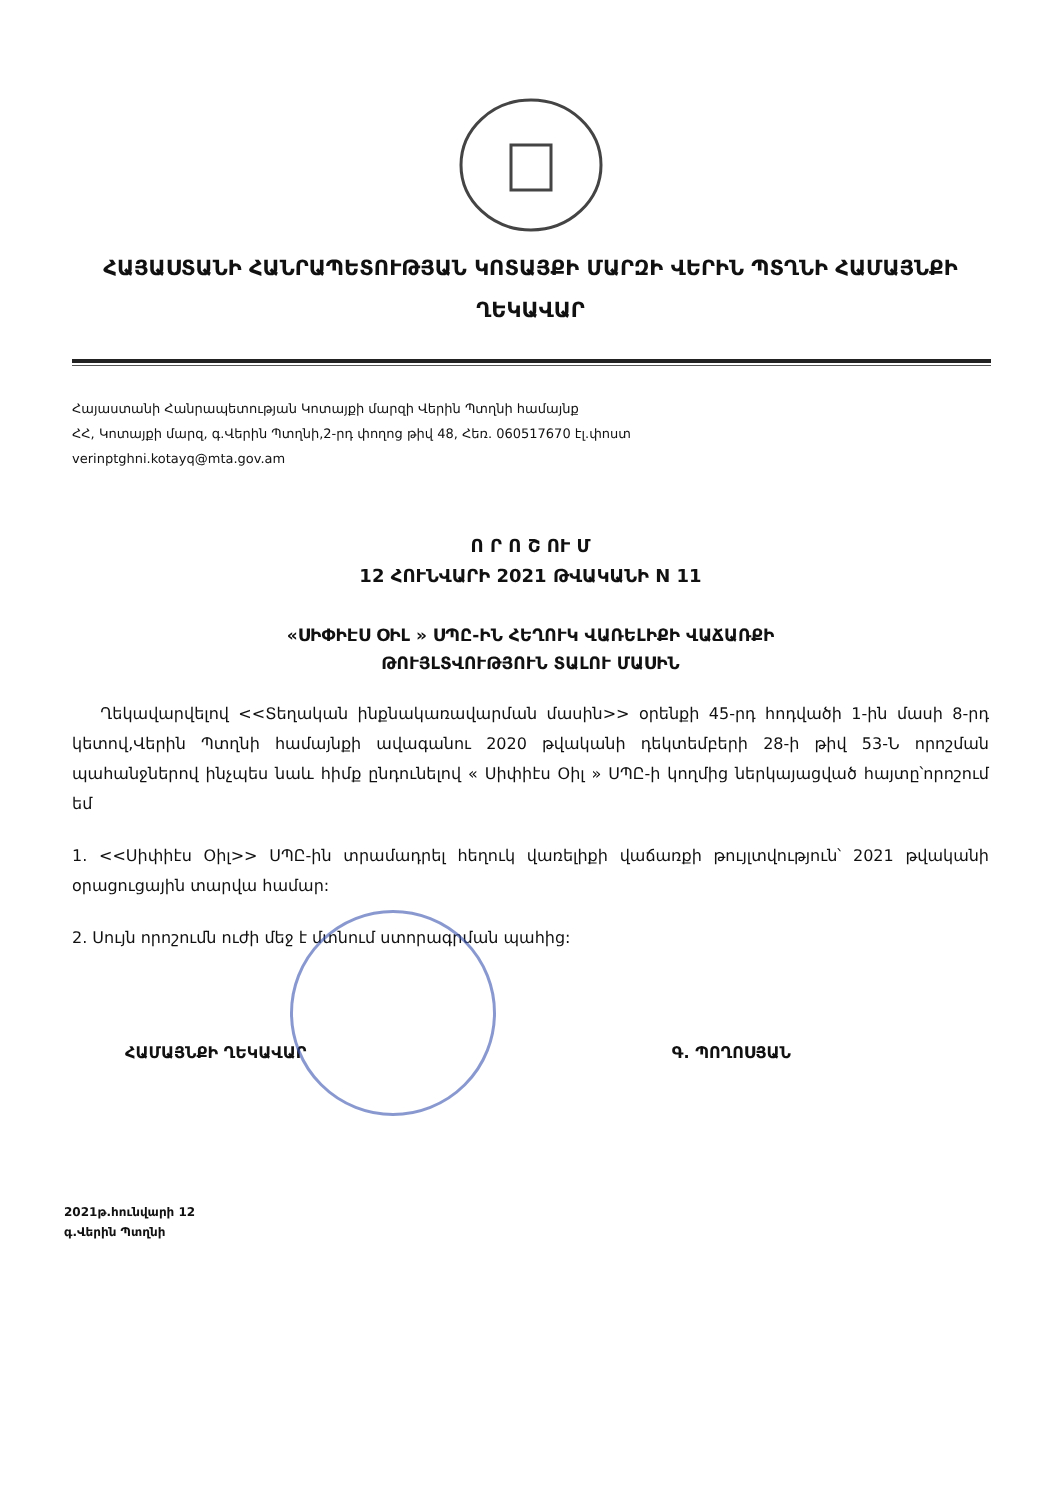ՀԱՅԱՍՏԱՆԻ ՀԱՆՐԱՊԵՏՈՒԹՅԱՆ ԿՈՏԱՅՔԻ ՄԱՐԶԻ ՎԵՐԻՆ ՊՏՂՆԻ ՀԱՄԱՅՆՔԻ ՂԵԿԱՎԱՐ
Հայաստանի Հանրապետության Կոտայքի մարզի Վերին Պտղնի համայնք
ՀՀ, Կոտայքի մարզ, գ.Վերին Պտղնի,2-րդ փողոց թիվ 48, Հեռ. 060517670 էլ.փոստ
verinptghni.kotayq@mta.gov.am
Ո Ր Ո Շ ՈՒ Մ
12 ՀՈՒՆՎԱՐԻ 2021 ԹՎԱԿԱՆԻ N 11
«ՍԻՓԻԷՍ ՕԻԼ » ՍՊԸ-ԻՆ ՀԵՂՈՒԿ ՎԱՌԵԼԻՔԻ ՎԱՃԱՌՔԻ
ԹՈՒՅԼՏՎՈՒԹՅՈՒՆ ՏԱԼՈՒ ՄԱՍԻՆ
Ղեկավարվելով <<Տեղական ինքնակառավարման մասին>> օրենքի 45-րդ հոդվածի 1-ին մասի 8-րդ կետով,Վերին Պտղնի համայնքի ավագանու 2020 թվականի դեկտեմբերի 28-ի թիվ 53-Ն որոշման պահանջներով ինչպես նաև հիմք ընդունելով « Սիփիէս Օիլ » ՍՊԸ-ի կողմից ներկայացված հայտը՝որոշում եմ
1. <<Սիփիէս Օիլ>> ՍՊԸ-ին տրամադրել հեղուկ վառելիքի վաճառքի թույլտվություն՝ 2021 թվականի օրացուցային տարվա համար:
2. Սույն որոշումն ուժի մեջ է մտնում ստորագրման պահից:
ՀԱՄԱՅՆՔԻ ՂԵԿԱՎԱՐ Գ. ՊՈՂՈՍՅԱՆ
2021թ.հունվարի 12
գ.Վերին Պտղնի